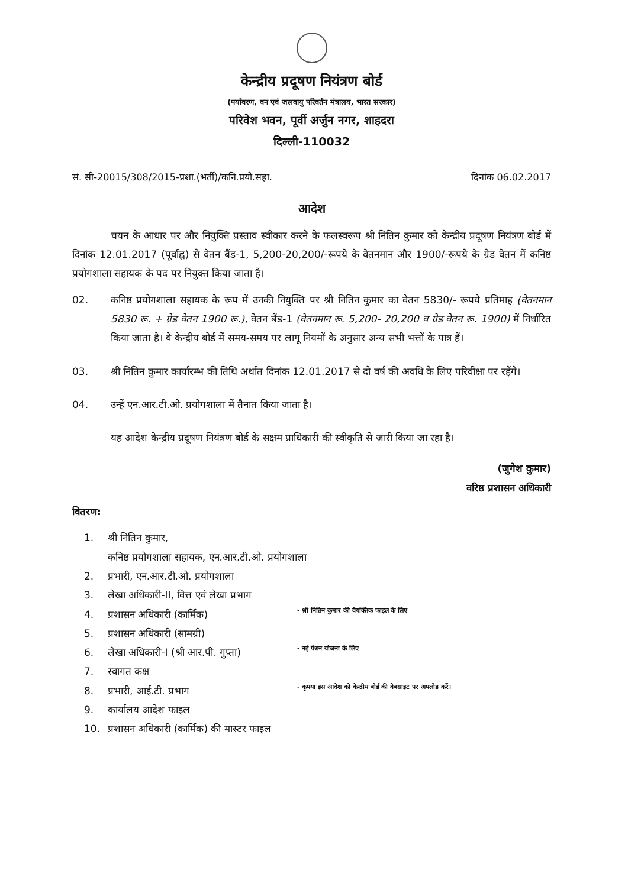केन्द्रीय प्रदूषण नियंत्रण बोर्ड
(पर्यावरण, वन एवं जलवायु परिवर्तन मंत्रालय, भारत सरकार)
परिवेश भवन, पूर्वी अर्जुन नगर, शाहदरा
दिल्ली-110032
सं. सी-20015/308/2015-प्रशा.(भर्ती)/कनि.प्रयो.सहा. दिनांक 06.02.2017
आदेश
चयन के आधार पर और नियुक्ति प्रस्ताव स्वीकार करने के फलस्वरूप श्री नितिन कुमार को केन्द्रीय प्रदूषण नियंत्रण बोर्ड में दिनांक 12.01.2017 (पूर्वाह्न) से वेतन बैंड-1, 5,200-20,200/-रूपये के वेतनमान और 1900/-रूपये के ग्रेड वेतन में कनिष्ठ प्रयोगशाला सहायक के पद पर नियुक्त किया जाता है।
02. कनिष्ठ प्रयोगशाला सहायक के रूप में उनकी नियुक्ति पर श्री नितिन कुमार का वेतन 5830/- रूपये प्रतिमाह (वेतनमान 5830 रू. + ग्रेड वेतन 1900 रू.), वेतन बैंड-1 (वेतनमान रू. 5,200- 20,200 व ग्रेड वेतन रू. 1900) में निर्धारित किया जाता है। वे केन्द्रीय बोर्ड में समय-समय पर लागू नियमों के अनुसार अन्य सभी भत्तों के पात्र हैं।
03. श्री नितिन कुमार कार्यारम्भ की तिथि अर्थात दिनांक 12.01.2017 से दो वर्ष की अवधि के लिए परिवीक्षा पर रहेंगे।
04. उन्हें एन.आर.टी.ओ. प्रयोगशाला में तैनात किया जाता है।
यह आदेश केन्द्रीय प्रदूषण नियंत्रण बोर्ड के सक्षम प्राधिकारी की स्वीकृति से जारी किया जा रहा है।
(जुगेश कुमार)
वरिष्ठ प्रशासन अधिकारी
वितरण:
1. श्री नितिन कुमार,
कनिष्ठ प्रयोगशाला सहायक, एन.आर.टी.ओ. प्रयोगशाला
2. प्रभारी, एन.आर.टी.ओ. प्रयोगशाला
3. लेखा अधिकारी-II, वित्त एवं लेखा प्रभाग
4. प्रशासन अधिकारी (कार्मिक) - श्री नितिन कुमार की वैयक्तिक फाइल के लिए
5. प्रशासन अधिकारी (सामग्री)
6. लेखा अधिकारी-I (श्री आर.पी. गुप्ता) - नई पेंशन योजना के लिए
7. स्वागत कक्ष
8. प्रभारी, आई.टी. प्रभाग - कृपया इस आदेश को केन्द्रीय बोर्ड की वेबसाइट पर अपलोड करें।
9. कार्यालय आदेश फाइल
10. प्रशासन अधिकारी (कार्मिक) की मास्टर फाइल